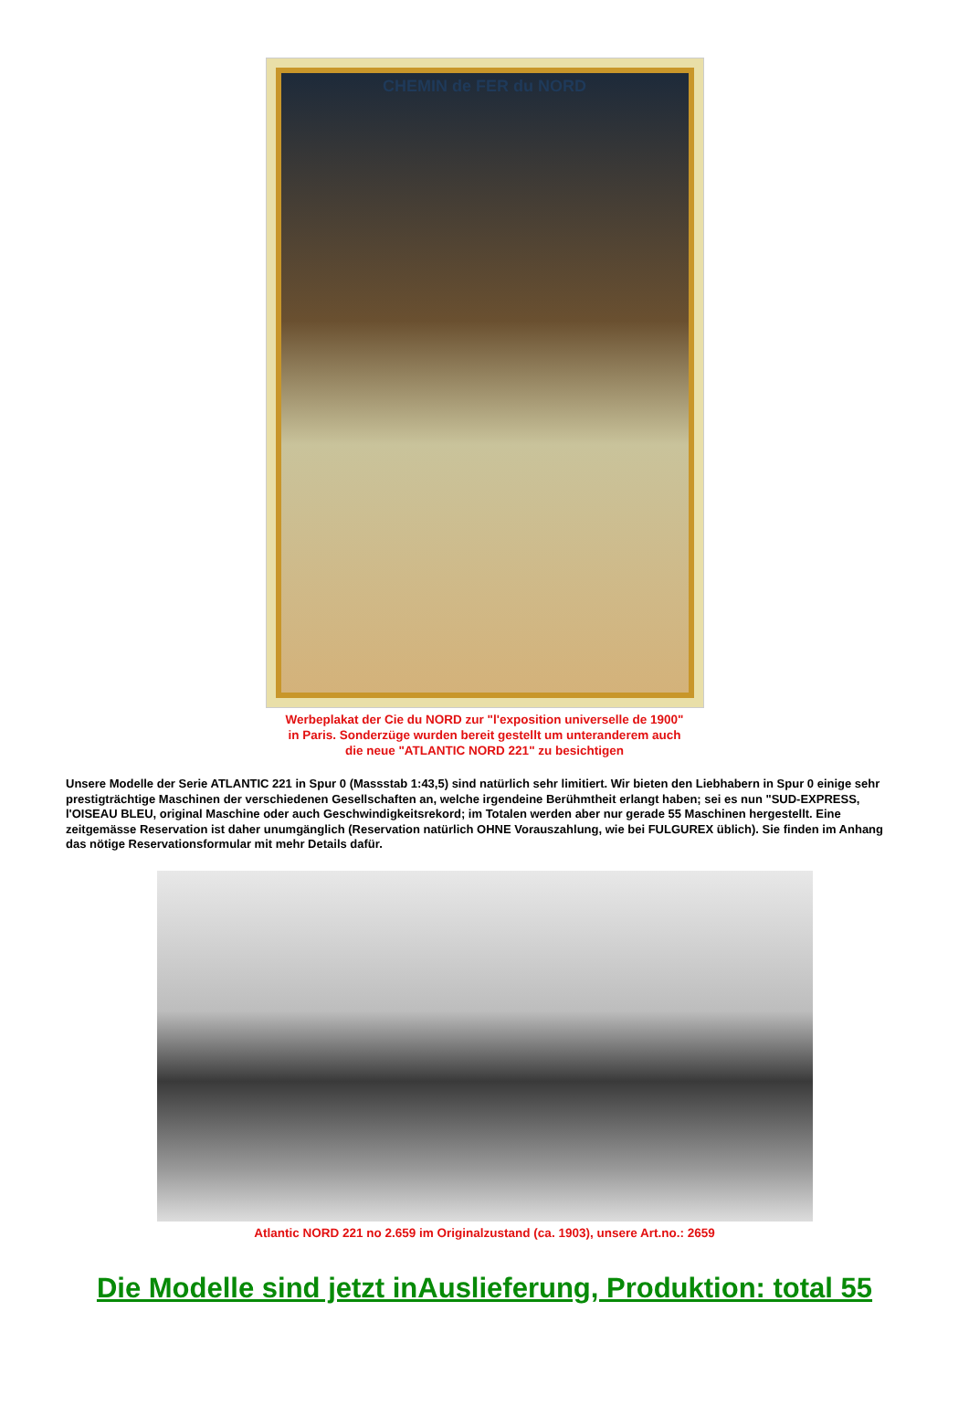CHEMIN de FER du NORD
Werbeplakat der Cie du NORD zur "l'exposition universelle de 1900"
in Paris. Sonderzüge wurden bereit gestellt um unteranderem auch
die neue "ATLANTIC NORD 221" zu besichtigen
Unsere Modelle der Serie ATLANTIC 221 in Spur 0 (Massstab 1:43,5) sind natürlich sehr limitiert. Wir bieten den Liebhabern in Spur 0 einige sehr prestigträchtige Maschinen der verschiedenen Gesellschaften an, welche irgendeine Berühmtheit erlangt haben; sei es nun "SUD-EXPRESS, l'OISEAU BLEU, original Maschine oder auch Geschwindigkeitsrekord; im Totalen werden aber nur gerade 55 Maschinen hergestellt. Eine zeitgemässe Reservation ist daher unumgänglich (Reservation natürlich OHNE Vorauszahlung, wie bei FULGUREX üblich). Sie finden im Anhang das nötige Reservationsformular mit mehr Details dafür.
Atlantic NORD 221 no 2.659 im Originalzustand (ca. 1903), unsere Art.no.: 2659
Die Modelle sind jetzt inAuslieferung, Produktion: total 55